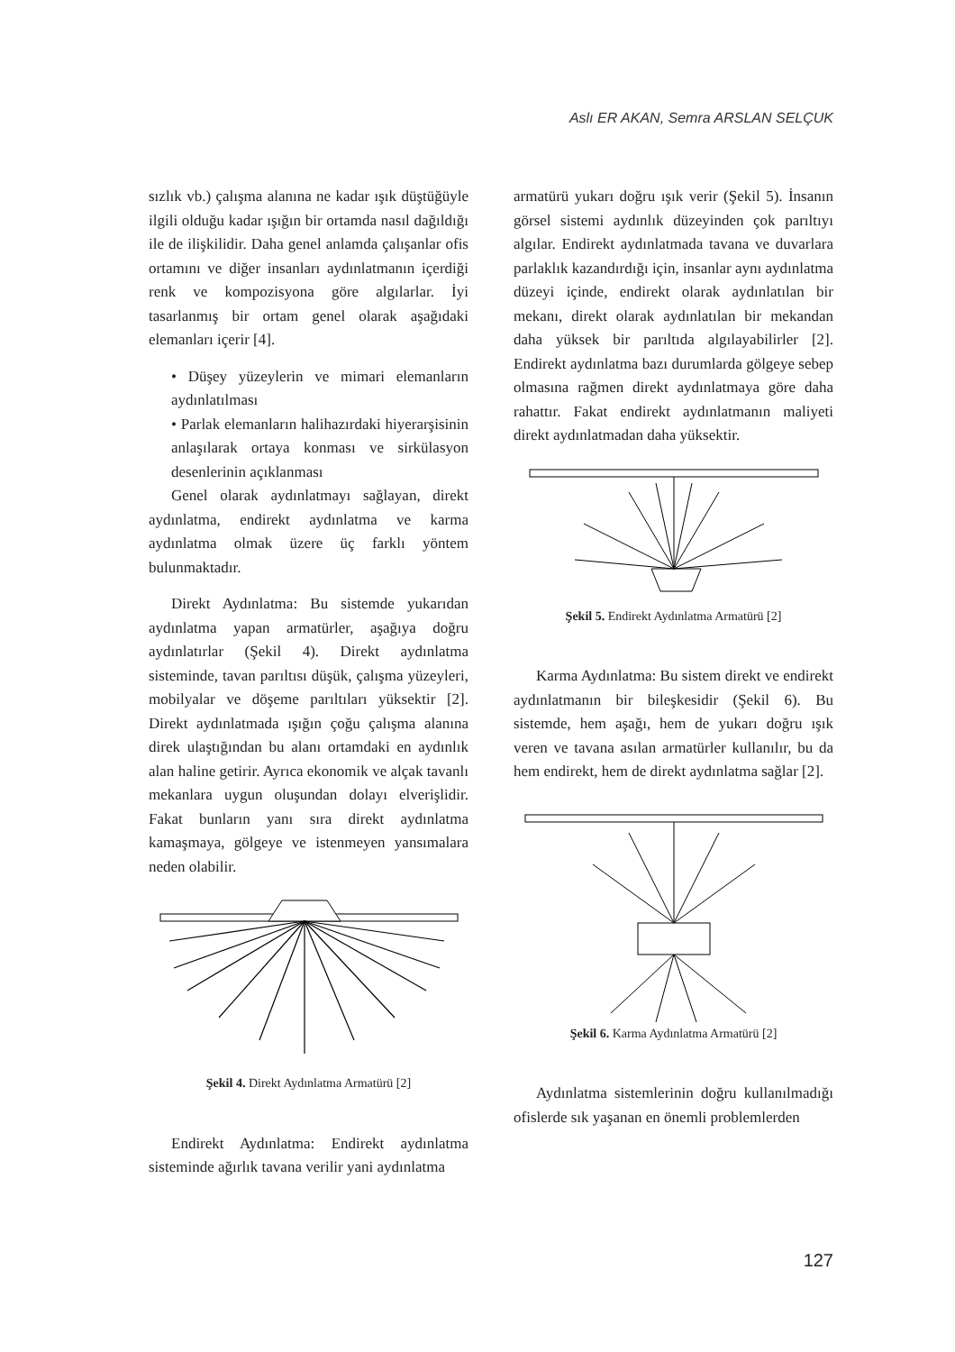Aslı ER AKAN, Semra ARSLAN SELÇUK
sızlık vb.) çalışma alanına ne kadar ışık düştüğüyle ilgili olduğu kadar ışığın bir ortamda nasıl dağıldığı ile de ilişkilidir. Daha genel anlamda çalışanlar ofis ortamını ve diğer insanları aydınlatmanın içerdiği renk ve kompozisyona göre algılarlar. İyi tasarlanmış bir ortam genel olarak aşağıdaki elemanları içerir [4].
• Düşey yüzeylerin ve mimari elemanların aydınlatılması
• Parlak elemanların halihazırdaki hiyerarşisinin anlaşılarak ortaya konması ve sirkülasyon desenlerinin açıklanması
Genel olarak aydınlatmayı sağlayan, direkt aydınlatma, endirekt aydınlatma ve karma aydınlatma olmak üzere üç farklı yöntem bulunmaktadır.
Direkt Aydınlatma: Bu sistemde yukarıdan aydınlatma yapan armatürler, aşağıya doğru aydınlatırlar (Şekil 4). Direkt aydınlatma sisteminde, tavan parıltısı düşük, çalışma yüzeyleri, mobilyalar ve döşeme parıltıları yüksektir [2]. Direkt aydınlatmada ışığın çoğu çalışma alanına direk ulaştığından bu alanı ortamdaki en aydınlık alan haline getirir. Ayrıca ekonomik ve alçak tavanlı mekanlara uygun oluşundan dolayı elverişlidir. Fakat bunların yanı sıra direkt aydınlatma kamaşmaya, gölgeye ve istenmeyen yansımalara neden olabilir.
Şekil 4. Direkt Aydınlatma Armatürü [2]
Endirekt Aydınlatma: Endirekt aydınlatma sisteminde ağırlık tavana verilir yani aydınlatma
armatürü yukarı doğru ışık verir (Şekil 5). İnsanın görsel sistemi aydınlık düzeyinden çok parıltıyı algılar. Endirekt aydınlatmada tavana ve duvarlara parlaklık kazandırdığı için, insanlar aynı aydınlatma düzeyi içinde, endirekt olarak aydınlatılan bir mekanı, direkt olarak aydınlatılan bir mekandan daha yüksek bir parıltıda algılayabilirler [2]. Endirekt aydınlatma bazı durumlarda gölgeye sebep olmasına rağmen direkt aydınlatmaya göre daha rahattır. Fakat endirekt aydınlatmanın maliyeti direkt aydınlatmadan daha yüksektir.
Şekil 5. Endirekt Aydınlatma Armatürü [2]
Karma Aydınlatma: Bu sistem direkt ve endirekt aydınlatmanın bir bileşkesidir (Şekil 6). Bu sistemde, hem aşağı, hem de yukarı doğru ışık veren ve tavana asılan armatürler kullanılır, bu da hem endirekt, hem de direkt aydınlatma sağlar [2].
Şekil 6. Karma Aydınlatma Armatürü [2]
Aydınlatma sistemlerinin doğru kullanılmadığı ofislerde sık yaşanan en önemli problemlerden
127